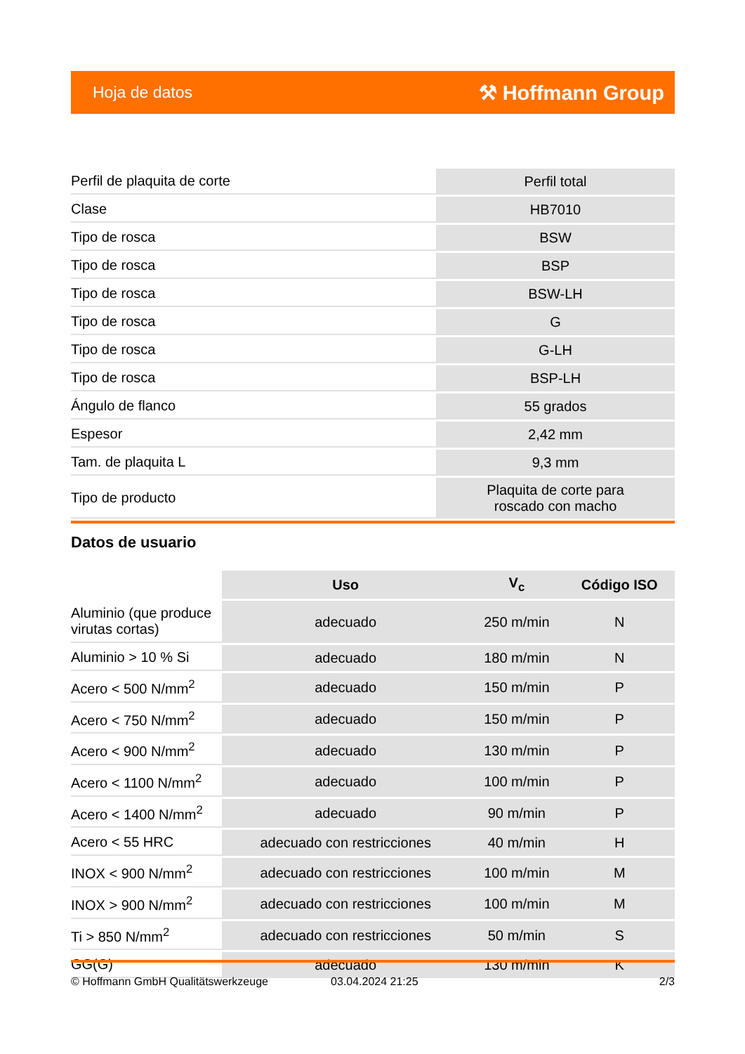Hoja de datos ⚒ Hoffmann Group
| Perfil de plaquita de corte | Perfil total |
| Clase | HB7010 |
| Tipo de rosca | BSW |
| Tipo de rosca | BSP |
| Tipo de rosca | BSW-LH |
| Tipo de rosca | G |
| Tipo de rosca | G-LH |
| Tipo de rosca | BSP-LH |
| Ángulo de flanco | 55 grados |
| Espesor | 2,42 mm |
| Tam. de plaquita L | 9,3 mm |
| Tipo de producto | Plaquita de corte para roscado con macho |
Datos de usuario
| | Uso | V<sub>c</sub> | Código ISO |
| --- | --- | --- | --- |
| Aluminio (que produce virutas cortas) | adecuado | 250 m/min | N |
| Aluminio > 10 % Si | adecuado | 180 m/min | N |
| Acero < 500 N/mm<sup>2</sup> | adecuado | 150 m/min | P |
| Acero < 750 N/mm<sup>2</sup> | adecuado | 150 m/min | P |
| Acero < 900 N/mm<sup>2</sup> | adecuado | 130 m/min | P |
| Acero < 1100 N/mm<sup>2</sup> | adecuado | 100 m/min | P |
| Acero < 1400 N/mm<sup>2</sup> | adecuado | 90 m/min | P |
| Acero < 55 HRC | adecuado con restricciones | 40 m/min | H |
| INOX < 900 N/mm<sup>2</sup> | adecuado con restricciones | 100 m/min | M |
| INOX > 900 N/mm<sup>2</sup> | adecuado con restricciones | 100 m/min | M |
| Ti > 850 N/mm<sup>2</sup> | adecuado con restricciones | 50 m/min | S |
| GG(G) | adecuado | 130 m/min | K |
© Hoffmann GmbH Qualitätswerkzeuge 03.04.2024 21:25 2/3